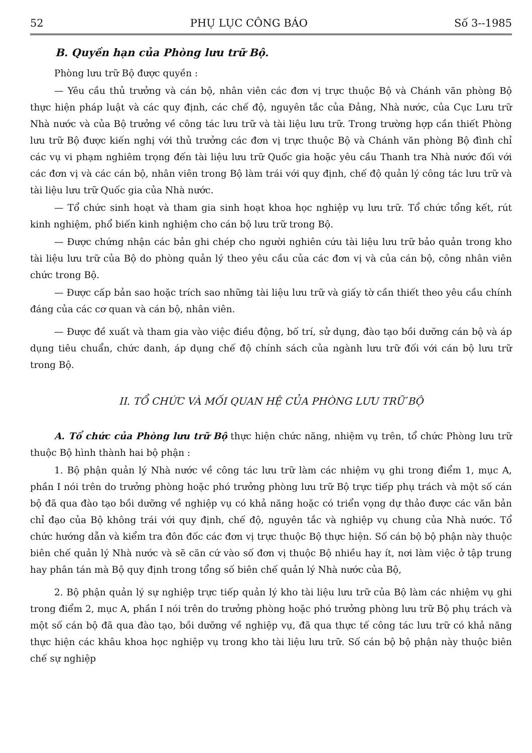52 PHỤ LỤC CÔNG BÁO Số 3--1985
B. Quyền hạn của Phòng lưu trữ Bộ.
Phòng lưu trữ Bộ được quyền :
— Yêu cầu thủ trưởng và cán bộ, nhân viên các đơn vị trực thuộc Bộ và Chánh văn phòng Bộ thực hiện pháp luật và các quy định, các chế độ, nguyên tắc của Đảng, Nhà nước, của Cục Lưu trữ Nhà nước và của Bộ trưởng về công tác lưu trữ và tài liệu lưu trữ. Trong trường hợp cần thiết Phòng lưu trữ Bộ được kiến nghị với thủ trưởng các đơn vị trực thuộc Bộ và Chánh văn phòng Bộ đình chỉ các vụ vi phạm nghiêm trọng đến tài liệu lưu trữ Quốc gia hoặc yêu cầu Thanh tra Nhà nước đối với các đơn vị và các cán bộ, nhân viên trong Bộ làm trái với quy định, chế độ quản lý công tác lưu trữ và tài liệu lưu trữ Quốc gia của Nhà nước.
— Tổ chức sinh hoạt và tham gia sinh hoạt khoa học nghiệp vụ lưu trữ. Tổ chức tổng kết, rút kinh nghiệm, phổ biến kinh nghiệm cho cán bộ lưu trữ trong Bộ.
— Được chứng nhận các bản ghi chép cho người nghiên cứu tài liệu lưu trữ bảo quản trong kho tài liệu lưu trữ của Bộ do phòng quản lý theo yêu cầu của các đơn vị và của cán bộ, công nhân viên chức trong Bộ.
— Được cấp bản sao hoặc trích sao những tài liệu lưu trữ và giấy tờ cần thiết theo yêu cầu chính đáng của các cơ quan và cán bộ, nhân viên.
— Được đề xuất và tham gia vào việc điều động, bố trí, sử dụng, đào tạo bồi dưỡng cán bộ và áp dụng tiêu chuẩn, chức danh, áp dụng chế độ chính sách của ngành lưu trữ đối với cán bộ lưu trữ trong Bộ.
II. TỔ CHỨC VÀ MỐI QUAN HỆ CỦA PHÒNG LƯU TRỮ BỘ
A. Tổ chức của Phòng lưu trữ Bộ thực hiện chức năng, nhiệm vụ trên, tổ chức Phòng lưu trữ thuộc Bộ hình thành hai bộ phận :
1. Bộ phận quản lý Nhà nước về công tác lưu trữ làm các nhiệm vụ ghi trong điểm 1, mục A, phần I nói trên do trưởng phòng hoặc phó trưởng phòng lưu trữ Bộ trực tiếp phụ trách và một số cán bộ đã qua đào tạo bồi dưỡng về nghiệp vụ có khả năng hoặc có triển vọng dự thảo được các văn bản chỉ đạo của Bộ không trái với quy định, chế độ, nguyên tắc và nghiệp vụ chung của Nhà nước. Tổ chức hướng dẫn và kiểm tra đôn đốc các đơn vị trực thuộc Bộ thực hiện. Số cán bộ bộ phận này thuộc biên chế quản lý Nhà nước và sẽ căn cứ vào số đơn vị thuộc Bộ nhiều hay ít, nơi làm việc ở tập trung hay phân tán mà Bộ quy định trong tổng số biên chế quản lý Nhà nước của Bộ,
2. Bộ phận quản lý sự nghiệp trực tiếp quản lý kho tài liệu lưu trữ của Bộ làm các nhiệm vụ ghi trong điểm 2, mục A, phần I nói trên do trưởng phòng hoặc phó trưởng phòng lưu trữ Bộ phụ trách và một số cán bộ đã qua đào tạo, bồi dưỡng về nghiệp vụ, đã qua thực tế công tác lưu trữ có khả năng thực hiện các khâu khoa học nghiệp vụ trong kho tài liệu lưu trữ. Số cán bộ bộ phận này thuộc biên chế sự nghiệp